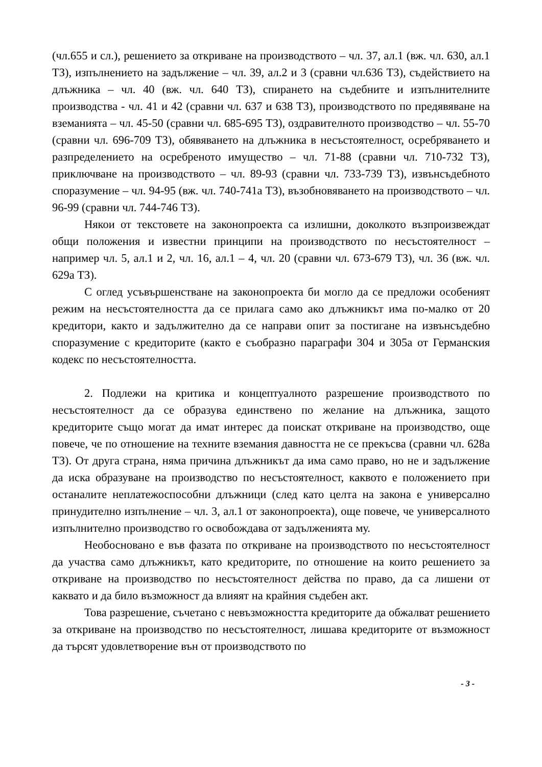(чл.655 и сл.), решението за откриване на производството – чл. 37, ал.1 (вж. чл. 630, ал.1 ТЗ), изпълнението на задължение – чл. 39, ал.2 и 3 (сравни чл.636 ТЗ), съдействието на длъжника – чл. 40 (вж. чл. 640 ТЗ), спирането на съдебните и изпълнителните производства - чл. 41 и 42 (сравни чл. 637 и 638 ТЗ), производството по предявяване на вземанията – чл. 45-50 (сравни чл. 685-695 ТЗ), оздравителното производство – чл. 55-70 (сравни чл. 696-709 ТЗ), обявяването на длъжника в несъстоятелност, осребряването и разпределението на осребреното имущество – чл. 71-88 (сравни чл. 710-732 ТЗ), приключване на производството – чл. 89-93 (сравни чл. 733-739 ТЗ), извънсъдебното споразумение – чл. 94-95 (вж. чл. 740-741а ТЗ), възобновяването на производството – чл. 96-99 (сравни чл. 744-746 ТЗ).
Някои от текстовете на законопроекта са излишни, доколкото възпроизвеждат общи положения и известни принципи на производството по несъстоятелност – например чл. 5, ал.1 и 2, чл. 16, ал.1 – 4, чл. 20 (сравни чл. 673-679 ТЗ), чл. 36 (вж. чл. 629а ТЗ).
С оглед усъвършенстване на законопроекта би могло да се предложи особеният режим на несъстоятелността да се прилага само ако длъжникът има по-малко от 20 кредитори, както и задължително да се направи опит за постигане на извънсъдебно споразумение с кредиторите (както е съобразно параграфи 304 и 305а от Германския кодекс по несъстоятелността.
2. Подлежи на критика и концептуалното разрешение производството по несъстоятелност да се образува единствено по желание на длъжника, защото кредиторите също могат да имат интерес да поискат откриване на производство, още повече, че по отношение на техните вземания давността не се прекъсва (сравни чл. 628а ТЗ). От друга страна, няма причина длъжникът да има само право, но не и задължение да иска образуване на производство по несъстоятелност, каквото е положението при останалите неплатежоспособни длъжници (след като целта на закона е универсално принудително изпълнение – чл. 3, ал.1 от законопроекта), още повече, че универсалното изпълнително производство го освобождава от задълженията му.
Необосновано е във фазата по откриване на производството по несъстоятелност да участва само длъжникът, като кредиторите, по отношение на които решението за откриване на производство по несъстоятелност действа по право, да са лишени от каквато и да било възможност да влияят на крайния съдебен акт.
Това разрешение, съчетано с невъзможността кредиторите да обжалват решението за откриване на производство по несъстоятелност, лишава кредиторите от възможност да търсят удовлетворение вън от производството по
- 3 -